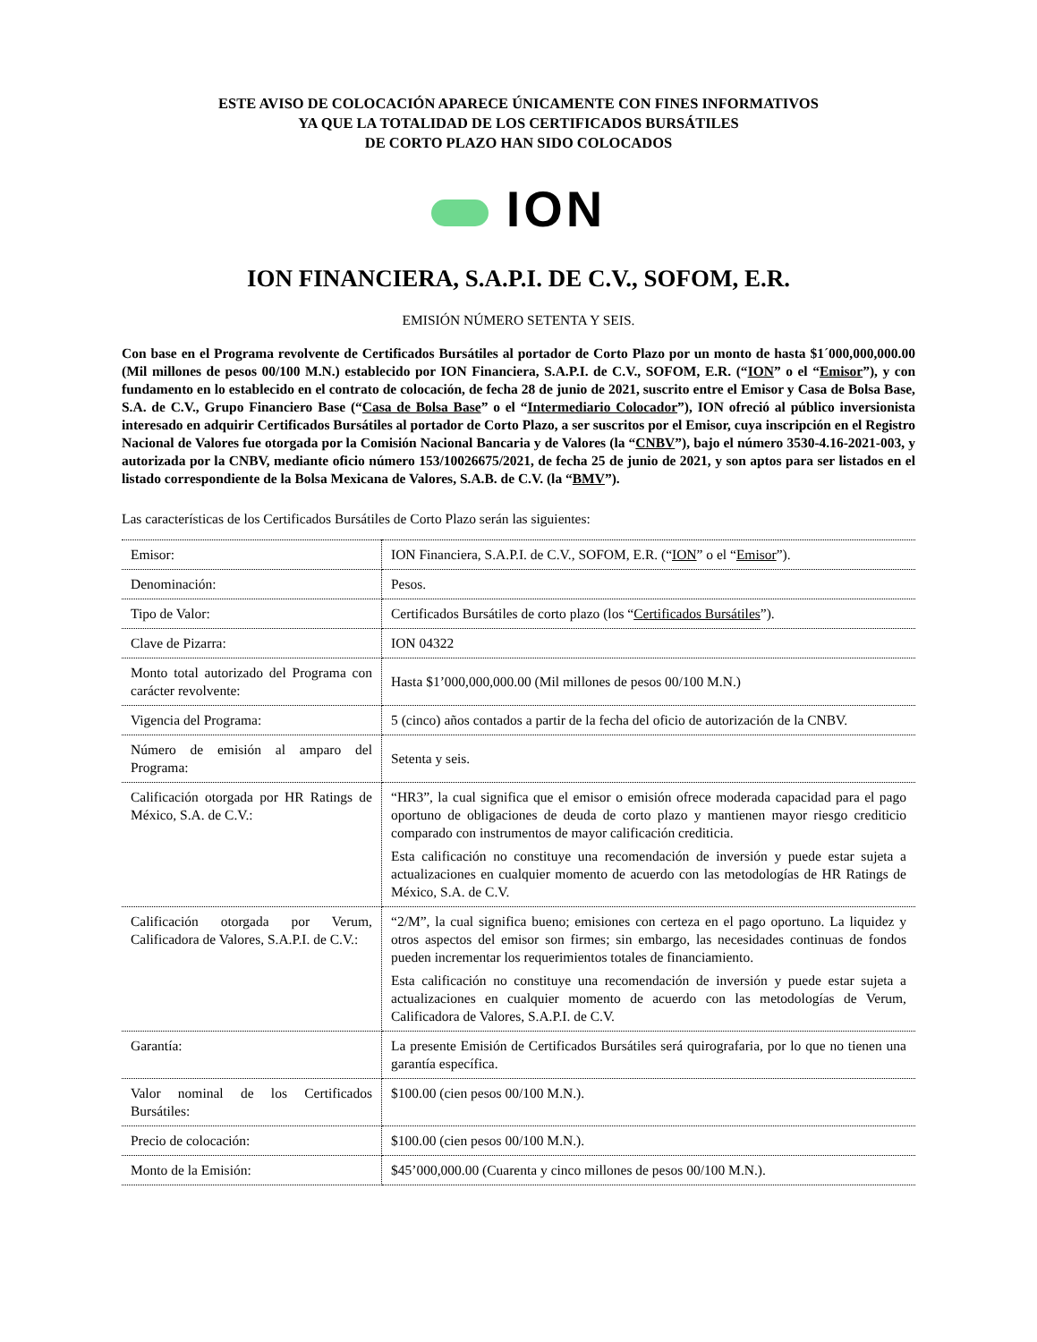ESTE AVISO DE COLOCACIÓN APARECE ÚNICAMENTE CON FINES INFORMATIVOS
YA QUE LA TOTALIDAD DE LOS CERTIFICADOS BURSÁTILES
DE CORTO PLAZO HAN SIDO COLOCADOS
ION
ION FINANCIERA, S.A.P.I. DE C.V., SOFOM, E.R.
EMISIÓN NÚMERO SETENTA Y SEIS.
Con base en el Programa revolvente de Certificados Bursátiles al portador de Corto Plazo por un monto de hasta $1´000,000,000.00 (Mil millones de pesos 00/100 M.N.) establecido por ION Financiera, S.A.P.I. de C.V., SOFOM, E.R. (“ION” o el “Emisor”), y con fundamento en lo establecido en el contrato de colocación, de fecha 28 de junio de 2021, suscrito entre el Emisor y Casa de Bolsa Base, S.A. de C.V., Grupo Financiero Base (“Casa de Bolsa Base” o el “Intermediario Colocador”), ION ofreció al público inversionista interesado en adquirir Certificados Bursátiles al portador de Corto Plazo, a ser suscritos por el Emisor, cuya inscripción en el Registro Nacional de Valores fue otorgada por la Comisión Nacional Bancaria y de Valores (la “CNBV”), bajo el número 3530-4.16-2021-003, y autorizada por la CNBV, mediante oficio número 153/10026675/2021, de fecha 25 de junio de 2021, y son aptos para ser listados en el listado correspondiente de la Bolsa Mexicana de Valores, S.A.B. de C.V. (la “BMV”).
Las características de los Certificados Bursátiles de Corto Plazo serán las siguientes:
| Emisor: | ION Financiera, S.A.P.I. de C.V., SOFOM, E.R. (“ ION ” o el “ Emisor ”). |
| Denominación: | Pesos. |
| Tipo de Valor: | Certificados Bursátiles de corto plazo (los “ Certificados Bursátiles ”). |
| Clave de Pizarra: | ION 04322 |
| Monto total autorizado del Programa con carácter revolvente: | Hasta $1’000,000,000.00 (Mil millones de pesos 00/100 M.N.) |
| Vigencia del Programa: | 5 (cinco) años contados a partir de la fecha del oficio de autorización de la CNBV. |
| Número de emisión al amparo del Programa: | Setenta y seis. |
| Calificación otorgada por HR Ratings de México, S.A. de C.V.: | “HR3”, la cual significa que el emisor o emisión ofrece moderada capacidad para el pago oportuno de obligaciones de deuda de corto plazo y mantienen mayor riesgo crediticio comparado con instrumentos de mayor calificación crediticia. Esta calificación no constituye una recomendación de inversión y puede estar sujeta a actualizaciones en cualquier momento de acuerdo con las metodologías de HR Ratings de México, S.A. de C.V. |
| Calificación otorgada por Verum, Calificadora de Valores, S.A.P.I. de C.V.: | “2/M”, la cual significa bueno; emisiones con certeza en el pago oportuno. La liquidez y otros aspectos del emisor son firmes; sin embargo, las necesidades continuas de fondos pueden incrementar los requerimientos totales de financiamiento. Esta calificación no constituye una recomendación de inversión y puede estar sujeta a actualizaciones en cualquier momento de acuerdo con las metodologías de Verum, Calificadora de Valores, S.A.P.I. de C.V. |
| Garantía: | La presente Emisión de Certificados Bursátiles será quirografaria, por lo que no tienen una garantía específica. |
| Valor nominal de los Certificados Bursátiles: | $100.00 (cien pesos 00/100 M.N.). |
| Precio de colocación: | $100.00 (cien pesos 00/100 M.N.). |
| Monto de la Emisión: | $45’000,000.00 (Cuarenta y cinco millones de pesos 00/100 M.N.). |